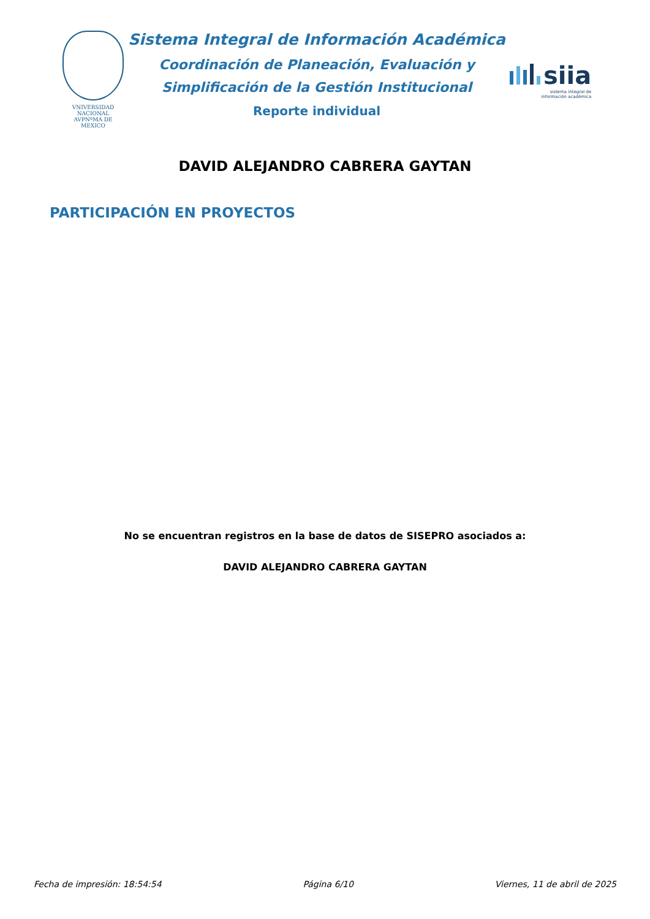VNIVERSIDAD NACIONAL
AVPNºMA DE
MEXICO
Sistema Integral de Información Académica
Coordinación de Planeación, Evaluación y
Simplificación de la Gestión Institucional
Reporte individual
siia
sistema integral de
información académica
DAVID ALEJANDRO CABRERA GAYTAN
PARTICIPACIÓN EN PROYECTOS
No se encuentran registros en la base de datos de SISEPRO asociados a:
DAVID ALEJANDRO CABRERA GAYTAN
Fecha de impresión: 18:54:54 Página 6/10 Viernes, 11 de abril de 2025